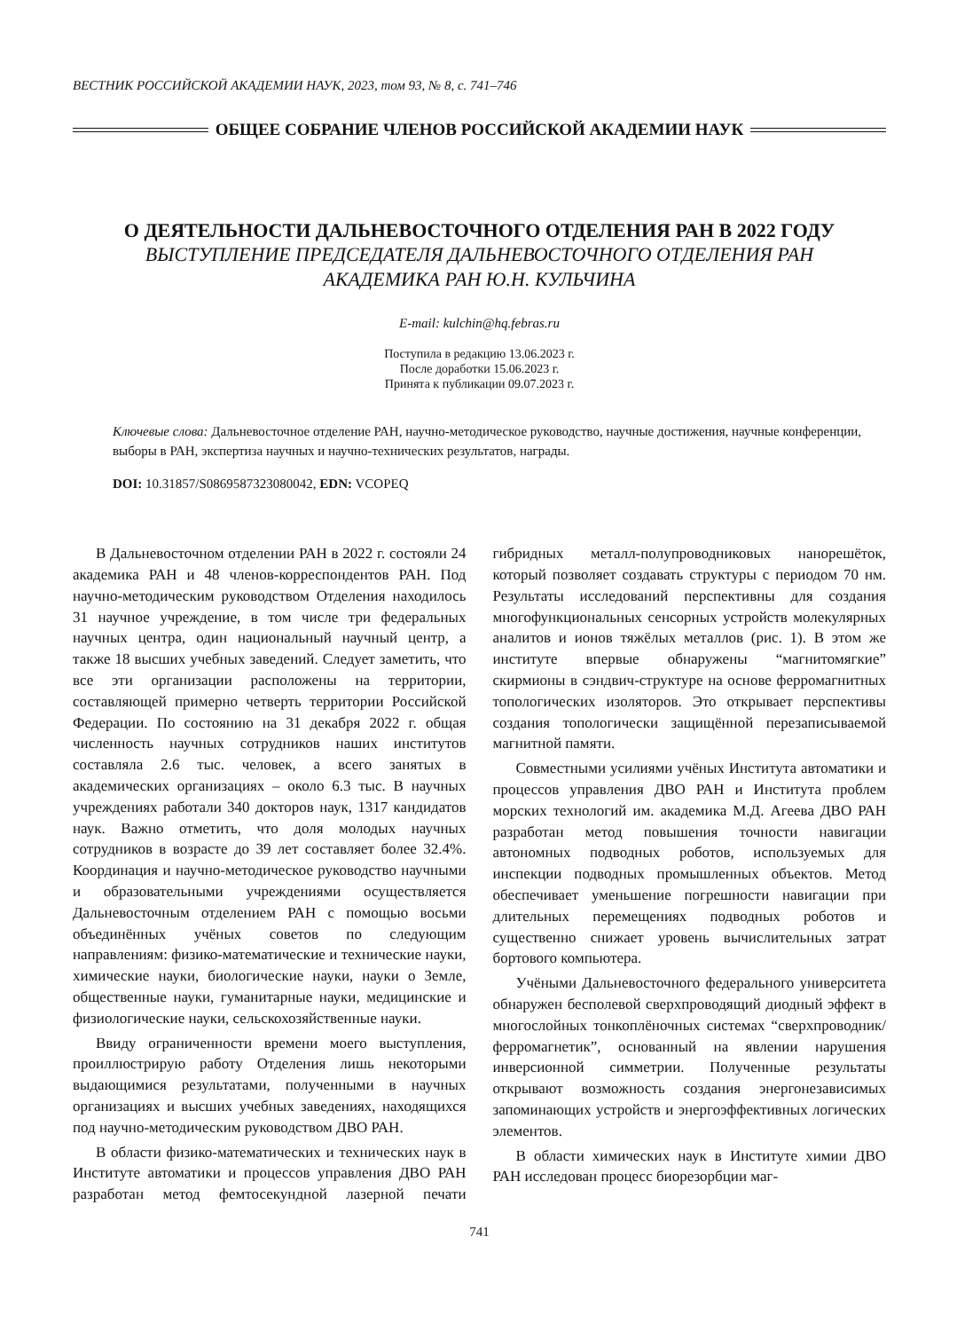ВЕСТНИК РОССИЙСКОЙ АКАДЕМИИ НАУК, 2023, том 93, № 8, с. 741–746
ОБЩЕЕ СОБРАНИЕ ЧЛЕНОВ РОССИЙСКОЙ АКАДЕМИИ НАУК
О ДЕЯТЕЛЬНОСТИ ДАЛЬНЕВОСТОЧНОГО ОТДЕЛЕНИЯ РАН В 2022 ГОДУ
ВЫСТУПЛЕНИЕ ПРЕДСЕДАТЕЛЯ ДАЛЬНЕВОСТОЧНОГО ОТДЕЛЕНИЯ РАН
АКАДЕМИКА РАН Ю.Н. КУЛЬЧИНА
E-mail: kulchin@hq.febras.ru
Поступила в редакцию 13.06.2023 г.
После доработки 15.06.2023 г.
Принята к публикации 09.07.2023 г.
Ключевые слова: Дальневосточное отделение РАН, научно-методическое руководство, научные достижения, научные конференции, выборы в РАН, экспертиза научных и научно-технических результатов, награды.
DOI: 10.31857/S0869587323080042, EDN: VCOPEQ
В Дальневосточном отделении РАН в 2022 г. состояли 24 академика РАН и 48 членов-корреспондентов РАН. Под научно-методическим руководством Отделения находилось 31 научное учреждение, в том числе три федеральных научных центра, один национальный научный центр, а также 18 высших учебных заведений. Следует заметить, что все эти организации расположены на территории, составляющей примерно четверть территории Российской Федерации. По состоянию на 31 декабря 2022 г. общая численность научных сотрудников наших институтов составляла 2.6 тыс. человек, а всего занятых в академических организациях – около 6.3 тыс. В научных учреждениях работали 340 докторов наук, 1317 кандидатов наук. Важно отметить, что доля молодых научных сотрудников в возрасте до 39 лет составляет более 32.4%. Координация и научно-методическое руководство научными и образовательными учреждениями осуществляется Дальневосточным отделением РАН с помощью восьми объединённых учёных советов по следующим направлениям: физико-математические и технические науки, химические науки, биологические науки, науки о Земле, общественные науки, гуманитарные науки, медицинские и физиологические науки, сельскохозяйственные науки.
Ввиду ограниченности времени моего выступления, проиллюстрирую работу Отделения лишь некоторыми выдающимися результатами, полученными в научных организациях и высших учебных заведениях, находящихся под научно-методическим руководством ДВО РАН.
В области физико-математических и технических наук в Институте автоматики и процессов управления ДВО РАН разработан метод фемтосекундной лазерной печати гибридных металл-полупроводниковых нанорешёток, который позволяет создавать структуры с периодом 70 нм. Результаты исследований перспективны для создания многофункциональных сенсорных устройств молекулярных аналитов и ионов тяжёлых металлов (рис. 1). В этом же институте впервые обнаружены “магнитомягкие” скирмионы в сэндвич-структуре на основе ферромагнитных топологических изоляторов. Это открывает перспективы создания топологически защищённой перезаписываемой магнитной памяти.
Совместными усилиями учёных Института автоматики и процессов управления ДВО РАН и Института проблем морских технологий им. академика М.Д. Агеева ДВО РАН разработан метод повышения точности навигации автономных подводных роботов, используемых для инспекции подводных промышленных объектов. Метод обеспечивает уменьшение погрешности навигации при длительных перемещениях подводных роботов и существенно снижает уровень вычислительных затрат бортового компьютера.
Учёными Дальневосточного федерального университета обнаружен бесполевой сверхпроводящий диодный эффект в многослойных тонкоплёночных системах “сверхпроводник/ферромагнетик”, основанный на явлении нарушения инверсионной симметрии. Полученные результаты открывают возможность создания энергонезависимых запоминающих устройств и энергоэффективных логических элементов.
В области химических наук в Институте химии ДВО РАН исследован процесс биорезорбции маг-
741